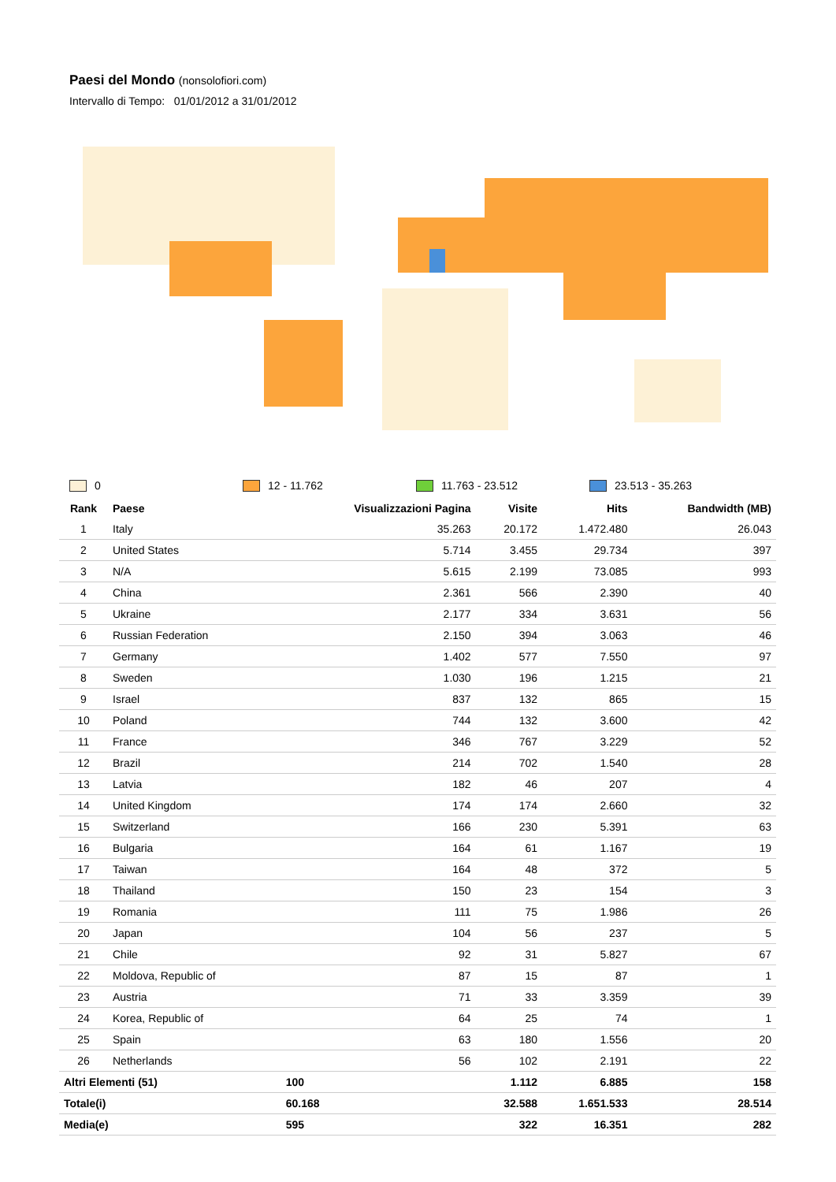Paesi del Mondo (nonsolofiori.com)
Intervallo di Tempo: 01/01/2012 a 31/01/2012
0 12 - 11.762 11.763 - 23.512 23.513 - 35.263
| Rank | Paese | Visualizzazioni Pagina | Visite | Hits | Bandwidth (MB) |
| --- | --- | --- | --- | --- | --- |
| 1 | Italy | 35.263 | 20.172 | 1.472.480 | 26.043 |
| 2 | United States | 5.714 | 3.455 | 29.734 | 397 |
| 3 | N/A | 5.615 | 2.199 | 73.085 | 993 |
| 4 | China | 2.361 | 566 | 2.390 | 40 |
| 5 | Ukraine | 2.177 | 334 | 3.631 | 56 |
| 6 | Russian Federation | 2.150 | 394 | 3.063 | 46 |
| 7 | Germany | 1.402 | 577 | 7.550 | 97 |
| 8 | Sweden | 1.030 | 196 | 1.215 | 21 |
| 9 | Israel | 837 | 132 | 865 | 15 |
| 10 | Poland | 744 | 132 | 3.600 | 42 |
| 11 | France | 346 | 767 | 3.229 | 52 |
| 12 | Brazil | 214 | 702 | 1.540 | 28 |
| 13 | Latvia | 182 | 46 | 207 | 4 |
| 14 | United Kingdom | 174 | 174 | 2.660 | 32 |
| 15 | Switzerland | 166 | 230 | 5.391 | 63 |
| 16 | Bulgaria | 164 | 61 | 1.167 | 19 |
| 17 | Taiwan | 164 | 48 | 372 | 5 |
| 18 | Thailand | 150 | 23 | 154 | 3 |
| 19 | Romania | 111 | 75 | 1.986 | 26 |
| 20 | Japan | 104 | 56 | 237 | 5 |
| 21 | Chile | 92 | 31 | 5.827 | 67 |
| 22 | Moldova, Republic of | 87 | 15 | 87 | 1 |
| 23 | Austria | 71 | 33 | 3.359 | 39 |
| 24 | Korea, Republic of | 64 | 25 | 74 | 1 |
| 25 | Spain | 63 | 180 | 1.556 | 20 |
| 26 | Netherlands | 56 | 102 | 2.191 | 22 |
| Altri Elementi (51) | | 100 | 1.112 | 6.885 | 158 |
| Totale(i) | | 60.168 | 32.588 | 1.651.533 | 28.514 |
| Media(e) | | 595 | 322 | 16.351 | 282 |